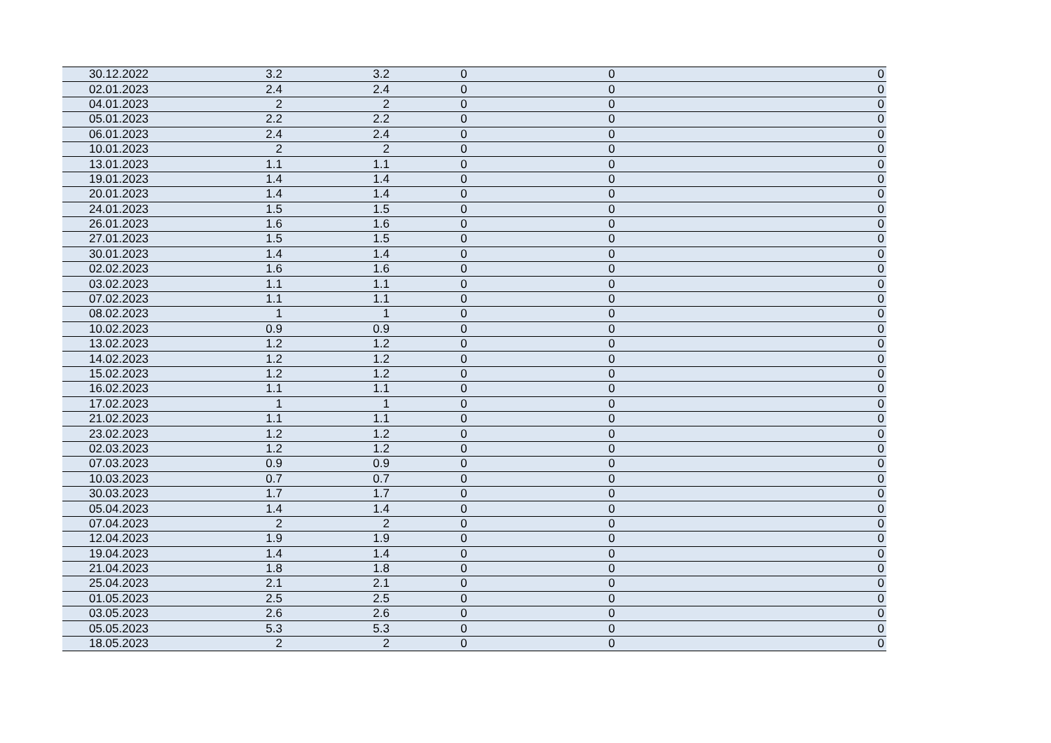| 30.12.2022 | 3.2 | 3.2 | 0 | 0 | 0 |
| 02.01.2023 | 2.4 | 2.4 | 0 | 0 | 0 |
| 04.01.2023 | 2 | 2 | 0 | 0 | 0 |
| 05.01.2023 | 2.2 | 2.2 | 0 | 0 | 0 |
| 06.01.2023 | 2.4 | 2.4 | 0 | 0 | 0 |
| 10.01.2023 | 2 | 2 | 0 | 0 | 0 |
| 13.01.2023 | 1.1 | 1.1 | 0 | 0 | 0 |
| 19.01.2023 | 1.4 | 1.4 | 0 | 0 | 0 |
| 20.01.2023 | 1.4 | 1.4 | 0 | 0 | 0 |
| 24.01.2023 | 1.5 | 1.5 | 0 | 0 | 0 |
| 26.01.2023 | 1.6 | 1.6 | 0 | 0 | 0 |
| 27.01.2023 | 1.5 | 1.5 | 0 | 0 | 0 |
| 30.01.2023 | 1.4 | 1.4 | 0 | 0 | 0 |
| 02.02.2023 | 1.6 | 1.6 | 0 | 0 | 0 |
| 03.02.2023 | 1.1 | 1.1 | 0 | 0 | 0 |
| 07.02.2023 | 1.1 | 1.1 | 0 | 0 | 0 |
| 08.02.2023 | 1 | 1 | 0 | 0 | 0 |
| 10.02.2023 | 0.9 | 0.9 | 0 | 0 | 0 |
| 13.02.2023 | 1.2 | 1.2 | 0 | 0 | 0 |
| 14.02.2023 | 1.2 | 1.2 | 0 | 0 | 0 |
| 15.02.2023 | 1.2 | 1.2 | 0 | 0 | 0 |
| 16.02.2023 | 1.1 | 1.1 | 0 | 0 | 0 |
| 17.02.2023 | 1 | 1 | 0 | 0 | 0 |
| 21.02.2023 | 1.1 | 1.1 | 0 | 0 | 0 |
| 23.02.2023 | 1.2 | 1.2 | 0 | 0 | 0 |
| 02.03.2023 | 1.2 | 1.2 | 0 | 0 | 0 |
| 07.03.2023 | 0.9 | 0.9 | 0 | 0 | 0 |
| 10.03.2023 | 0.7 | 0.7 | 0 | 0 | 0 |
| 30.03.2023 | 1.7 | 1.7 | 0 | 0 | 0 |
| 05.04.2023 | 1.4 | 1.4 | 0 | 0 | 0 |
| 07.04.2023 | 2 | 2 | 0 | 0 | 0 |
| 12.04.2023 | 1.9 | 1.9 | 0 | 0 | 0 |
| 19.04.2023 | 1.4 | 1.4 | 0 | 0 | 0 |
| 21.04.2023 | 1.8 | 1.8 | 0 | 0 | 0 |
| 25.04.2023 | 2.1 | 2.1 | 0 | 0 | 0 |
| 01.05.2023 | 2.5 | 2.5 | 0 | 0 | 0 |
| 03.05.2023 | 2.6 | 2.6 | 0 | 0 | 0 |
| 05.05.2023 | 5.3 | 5.3 | 0 | 0 | 0 |
| 18.05.2023 | 2 | 2 | 0 | 0 | 0 |